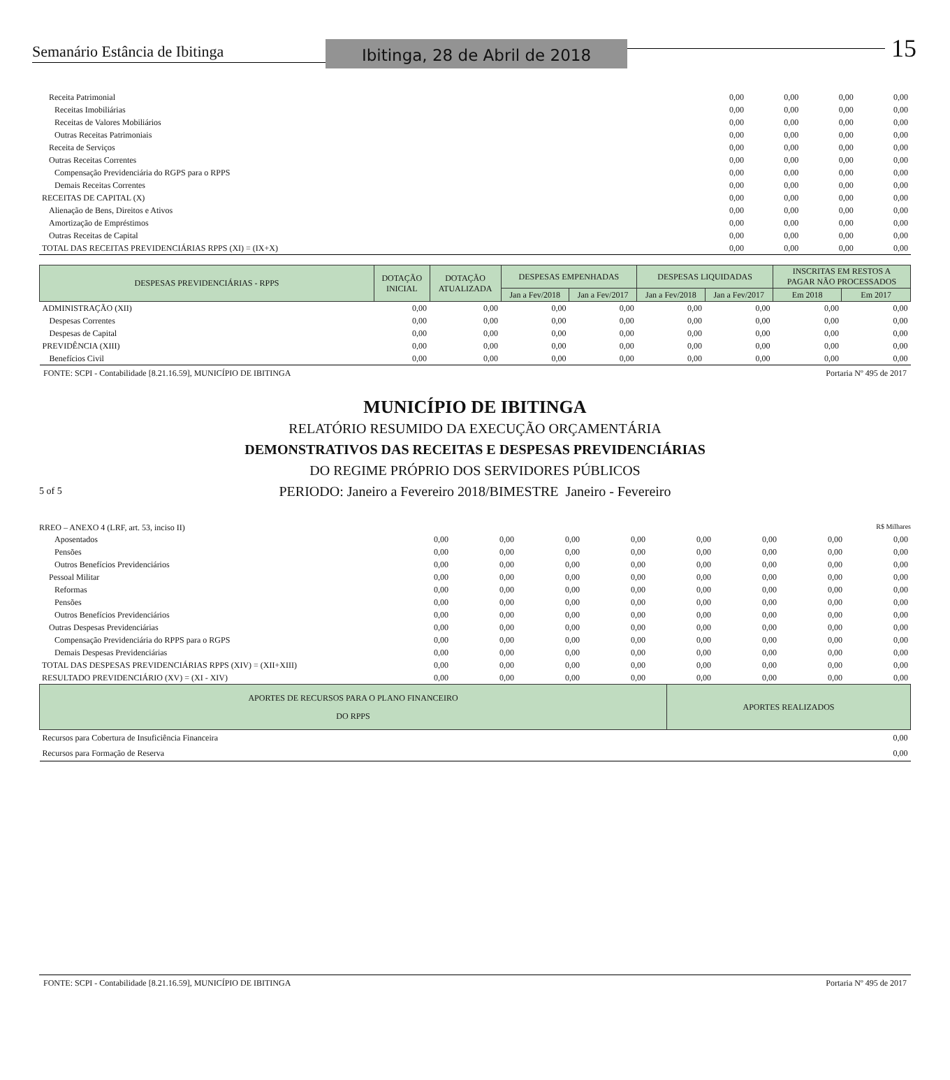Semanário Estância de Ibitinga
Ibitinga, 28 de Abril de 2018
15
| Receita Patrimonial | 0,00 | 0,00 | 0,00 | 0,00 |
| Receitas Imobiliárias | 0,00 | 0,00 | 0,00 | 0,00 |
| Receitas de Valores Mobiliários | 0,00 | 0,00 | 0,00 | 0,00 |
| Outras Receitas Patrimoniais | 0,00 | 0,00 | 0,00 | 0,00 |
| Receita de Serviços | 0,00 | 0,00 | 0,00 | 0,00 |
| Outras Receitas Correntes | 0,00 | 0,00 | 0,00 | 0,00 |
| Compensação Previdenciária do RGPS para o RPPS | 0,00 | 0,00 | 0,00 | 0,00 |
| Demais Receitas Correntes | 0,00 | 0,00 | 0,00 | 0,00 |
| RECEITAS DE CAPITAL (X) | 0,00 | 0,00 | 0,00 | 0,00 |
| Alienação de Bens, Direitos e Ativos | 0,00 | 0,00 | 0,00 | 0,00 |
| Amortização de Empréstimos | 0,00 | 0,00 | 0,00 | 0,00 |
| Outras Receitas de Capital | 0,00 | 0,00 | 0,00 | 0,00 |
| TOTAL DAS RECEITAS PREVIDENCIÁRIAS RPPS (XI) = (IX+X) | 0,00 | 0,00 | 0,00 | 0,00 |
| DESPESAS PREVIDENCIÁRIAS - RPPS | DOTAÇÃO INICIAL | DOTAÇÃO ATUALIZADA | DESPESAS EMPENHADAS | | DESPESAS LIQUIDADAS | | INSCRITAS EM RESTOS A PAGAR NÃO PROCESSADOS | |
| --- | --- | --- | --- | --- | --- | --- | --- | --- |
| | | | Jan a Fev/2018 | Jan a Fev/2017 | Jan a Fev/2018 | Jan a Fev/2017 | Em 2018 | Em 2017 |
| ADMINISTRAÇÃO (XII) | 0,00 | 0,00 | 0,00 | 0,00 | 0,00 | 0,00 | 0,00 | 0,00 |
| Despesas Correntes | 0,00 | 0,00 | 0,00 | 0,00 | 0,00 | 0,00 | 0,00 | 0,00 |
| Despesas de Capital | 0,00 | 0,00 | 0,00 | 0,00 | 0,00 | 0,00 | 0,00 | 0,00 |
| PREVIDÊNCIA (XIII) | 0,00 | 0,00 | 0,00 | 0,00 | 0,00 | 0,00 | 0,00 | 0,00 |
| Benefícios Civil | 0,00 | 0,00 | 0,00 | 0,00 | 0,00 | 0,00 | 0,00 | 0,00 |
FONTE: SCPI - Contabilidade [8.21.16.59], MUNICÍPIO DE IBITINGA Portaria Nº 495 de 2017
MUNICÍPIO DE IBITINGA
RELATÓRIO RESUMIDO DA EXECUÇÃO ORÇAMENTÁRIA
DEMONSTRATIVOS DAS RECEITAS E DESPESAS PREVIDENCIÁRIAS
DO REGIME PRÓPRIO DOS SERVIDORES PÚBLICOS
5 of 5
PERIODO: Janeiro a Fevereiro 2018/BIMESTRE Janeiro - Fevereiro
RREO – ANEXO 4 (LRF, art. 53, inciso II) R$ Milhares
| Aposentados | 0,00 | 0,00 | 0,00 | 0,00 | 0,00 | 0,00 | 0,00 | 0,00 |
| Pensões | 0,00 | 0,00 | 0,00 | 0,00 | 0,00 | 0,00 | 0,00 | 0,00 |
| Outros Benefícios Previdenciários | 0,00 | 0,00 | 0,00 | 0,00 | 0,00 | 0,00 | 0,00 | 0,00 |
| Pessoal Militar | 0,00 | 0,00 | 0,00 | 0,00 | 0,00 | 0,00 | 0,00 | 0,00 |
| Reformas | 0,00 | 0,00 | 0,00 | 0,00 | 0,00 | 0,00 | 0,00 | 0,00 |
| Pensões | 0,00 | 0,00 | 0,00 | 0,00 | 0,00 | 0,00 | 0,00 | 0,00 |
| Outros Benefícios Previdenciários | 0,00 | 0,00 | 0,00 | 0,00 | 0,00 | 0,00 | 0,00 | 0,00 |
| Outras Despesas Previdenciárias | 0,00 | 0,00 | 0,00 | 0,00 | 0,00 | 0,00 | 0,00 | 0,00 |
| Compensação Previdenciária do RPPS para o RGPS | 0,00 | 0,00 | 0,00 | 0,00 | 0,00 | 0,00 | 0,00 | 0,00 |
| Demais Despesas Previdenciárias | 0,00 | 0,00 | 0,00 | 0,00 | 0,00 | 0,00 | 0,00 | 0,00 |
| TOTAL DAS DESPESAS PREVIDENCIÁRIAS RPPS (XIV) = (XII+XIII) | 0,00 | 0,00 | 0,00 | 0,00 | 0,00 | 0,00 | 0,00 | 0,00 |
| RESULTADO PREVIDENCIÁRIO (XV) = (XI - XIV) | 0,00 | 0,00 | 0,00 | 0,00 | 0,00 | 0,00 | 0,00 | 0,00 |
| APORTES DE RECURSOS PARA O PLANO FINANCEIRO DO RPPS | APORTES REALIZADOS |
| --- | --- |
| Recursos para Cobertura de Insuficiência Financeira | 0,00 |
| Recursos para Formação de Reserva | 0,00 |
FONTE: SCPI - Contabilidade [8.21.16.59], MUNICÍPIO DE IBITINGA Portaria Nº 495 de 2017